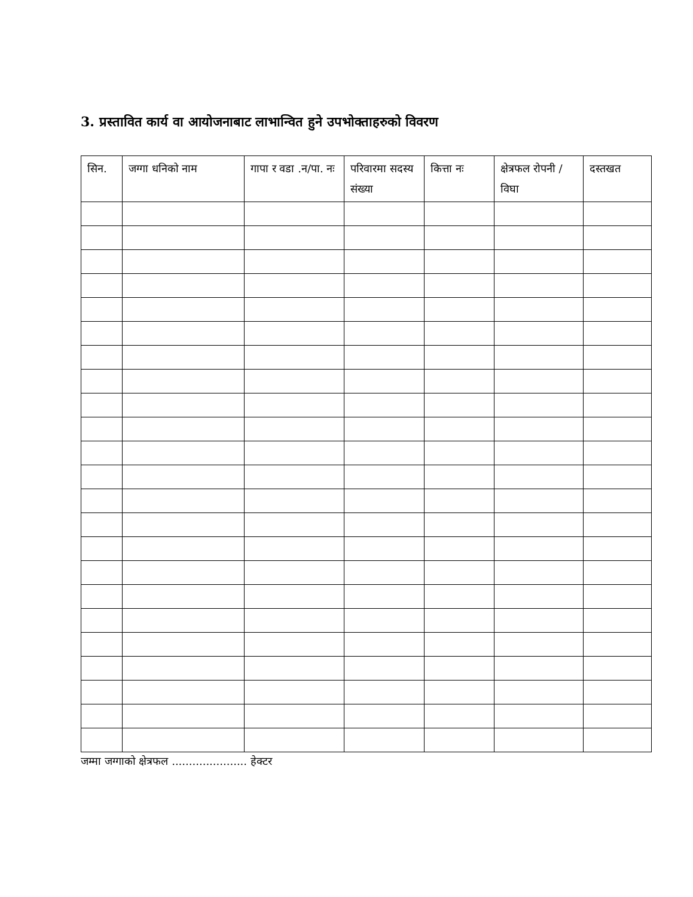3. प्रस्तावित कार्य वा आयोजनाबाट लाभान्वित हुने उपभोक्ताहरुको विवरण
| सिन. | जग्गा धनिको नाम | गापा र वडा .न/पा. नः | परिवारमा सदस्य संख्या | कित्ता नः | क्षेत्रफल रोपनी / विघा | दस्तखत |
| --- | --- | --- | --- | --- | --- | --- |
जम्मा जग्गाको क्षेत्रफल ...................... हेक्टर